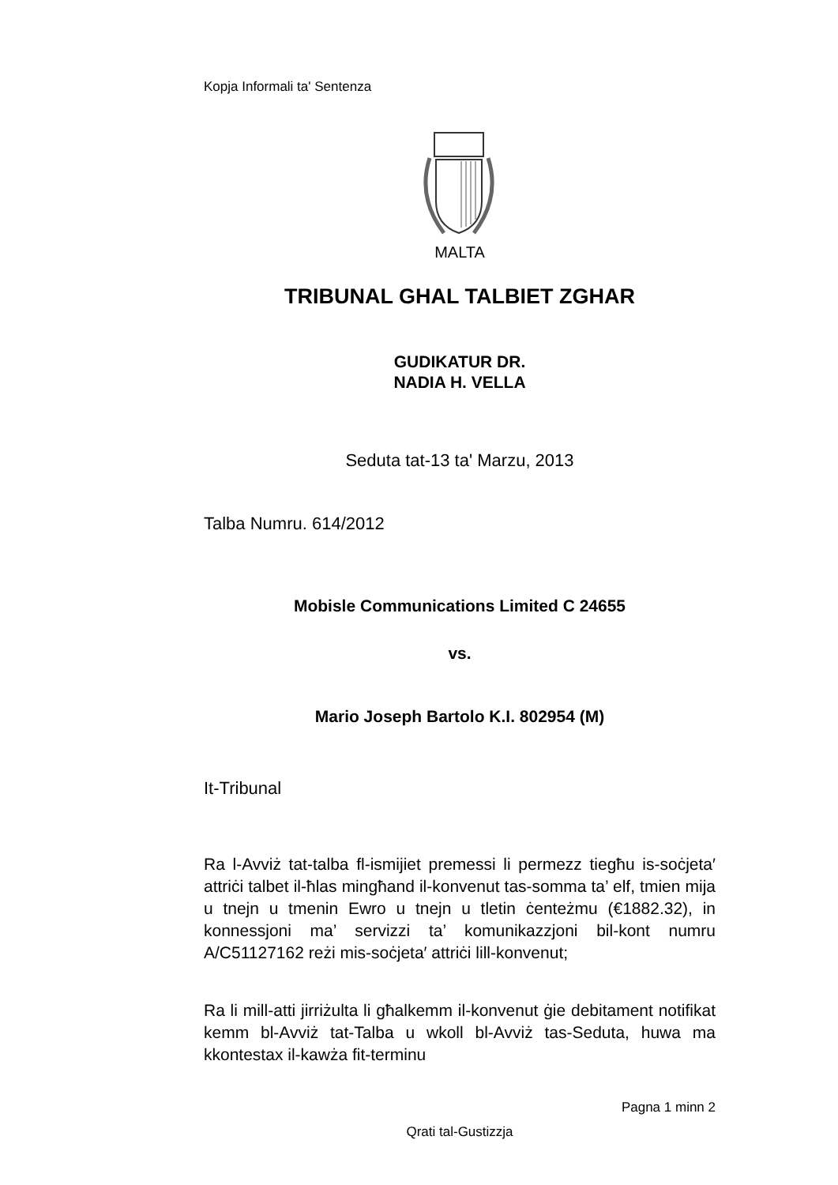Kopja Informali ta' Sentenza
MALTA
TRIBUNAL GHAL TALBIET ZGHAR
GUDIKATUR DR.
NADIA H. VELLA
Seduta tat-13 ta' Marzu, 2013
Talba Numru. 614/2012
Mobisle Communications Limited C 24655
vs.
Mario Joseph Bartolo K.I. 802954 (M)
It-Tribunal
Ra l-Avviż tat-talba fl-ismijiet premessi li permezz tiegħu is-soċjeta′ attriċi talbet il-ħlas mingħand il-konvenut tas-somma ta’ elf, tmien mija u tnejn u tmenin Ewro u tnejn u tletin ċenteżmu (€1882.32), in konnessjoni ma’ servizzi ta’ komunikazzjoni bil-kont numru A/C51127162 reżi mis-soċjeta′ attriċi lill-konvenut;
Ra li mill-atti jirriżulta li għalkemm il-konvenut ġie debitament notifikat kemm bl-Avviż tat-Talba u wkoll bl-Avviż tas-Seduta, huwa ma kkontestax il-kawża fit-terminu
Pagna 1 minn 2
Qrati tal-Gustizzja